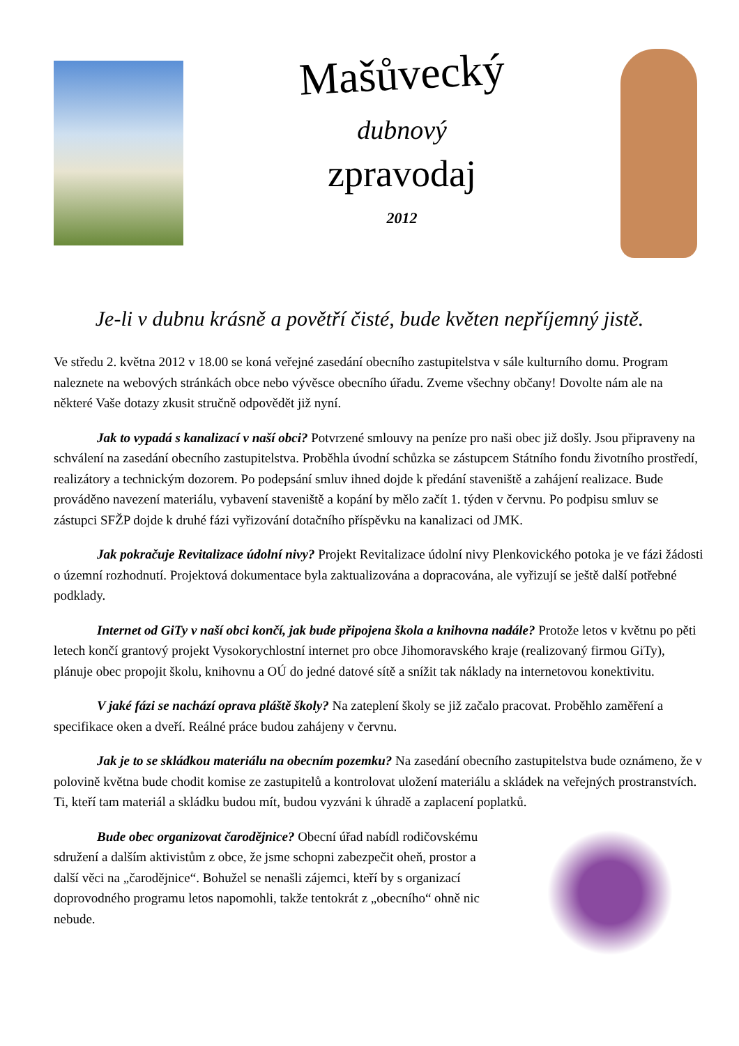Mašůvecký
dubnový
zpravodaj
2012
Je-li v dubnu krásně a povětří čisté, bude květen nepříjemný jistě.
Ve středu 2. května 2012 v 18.00 se koná veřejné zasedání obecního zastupitelstva v sále kulturního domu. Program naleznete na webových stránkách obce nebo vývěsce obecního úřadu. Zveme všechny občany! Dovolte nám ale na některé Vaše dotazy zkusit stručně odpovědět již nyní.
Jak to vypadá s kanalizací v naší obci? Potvrzené smlouvy na peníze pro naši obec již došly. Jsou připraveny na schválení na zasedání obecního zastupitelstva. Proběhla úvodní schůzka se zástupcem Státního fondu životního prostředí, realizátory a technickým dozorem. Po podepsání smluv ihned dojde k předání staveniště a zahájení realizace. Bude prováděno navezení materiálu, vybavení staveniště a kopání by mělo začít 1. týden v červnu. Po podpisu smluv se zástupci SFŽP dojde k druhé fázi vyřizování dotačního příspěvku na kanalizaci od JMK.
Jak pokračuje Revitalizace údolní nivy? Projekt Revitalizace údolní nivy Plenkovického potoka je ve fázi žádosti o územní rozhodnutí. Projektová dokumentace byla zaktualizována a dopracována, ale vyřizují se ještě další potřebné podklady.
Internet od GiTy v naší obci končí, jak bude připojena škola a knihovna nadále? Protože letos v květnu po pěti letech končí grantový projekt Vysokorychlostní internet pro obce Jihomoravského kraje (realizovaný firmou GiTy), plánuje obec propojit školu, knihovnu a OÚ do jedné datové sítě a snížit tak náklady na internetovou konektivitu.
V jaké fázi se nachází oprava pláště školy? Na zateplení školy se již začalo pracovat. Proběhlo zaměření a specifikace oken a dveří. Reálné práce budou zahájeny v červnu.
Jak je to se skládkou materiálu na obecním pozemku? Na zasedání obecního zastupitelstva bude oznámeno, že v polovině května bude chodit komise ze zastupitelů a kontrolovat uložení materiálu a skládek na veřejných prostranstvích. Ti, kteří tam materiál a skládku budou mít, budou vyzváni k úhradě a zaplacení poplatků.
Bude obec organizovat čarodějnice? Obecní úřad nabídl rodičovskému sdružení a dalším aktivistům z obce, že jsme schopni zabezpečit oheň, prostor a další věci na „čarodějnice“. Bohužel se nenašli zájemci, kteří by s organizací doprovodného programu letos napomohli, takže tentokrát z „obecního“ ohně nic nebude.